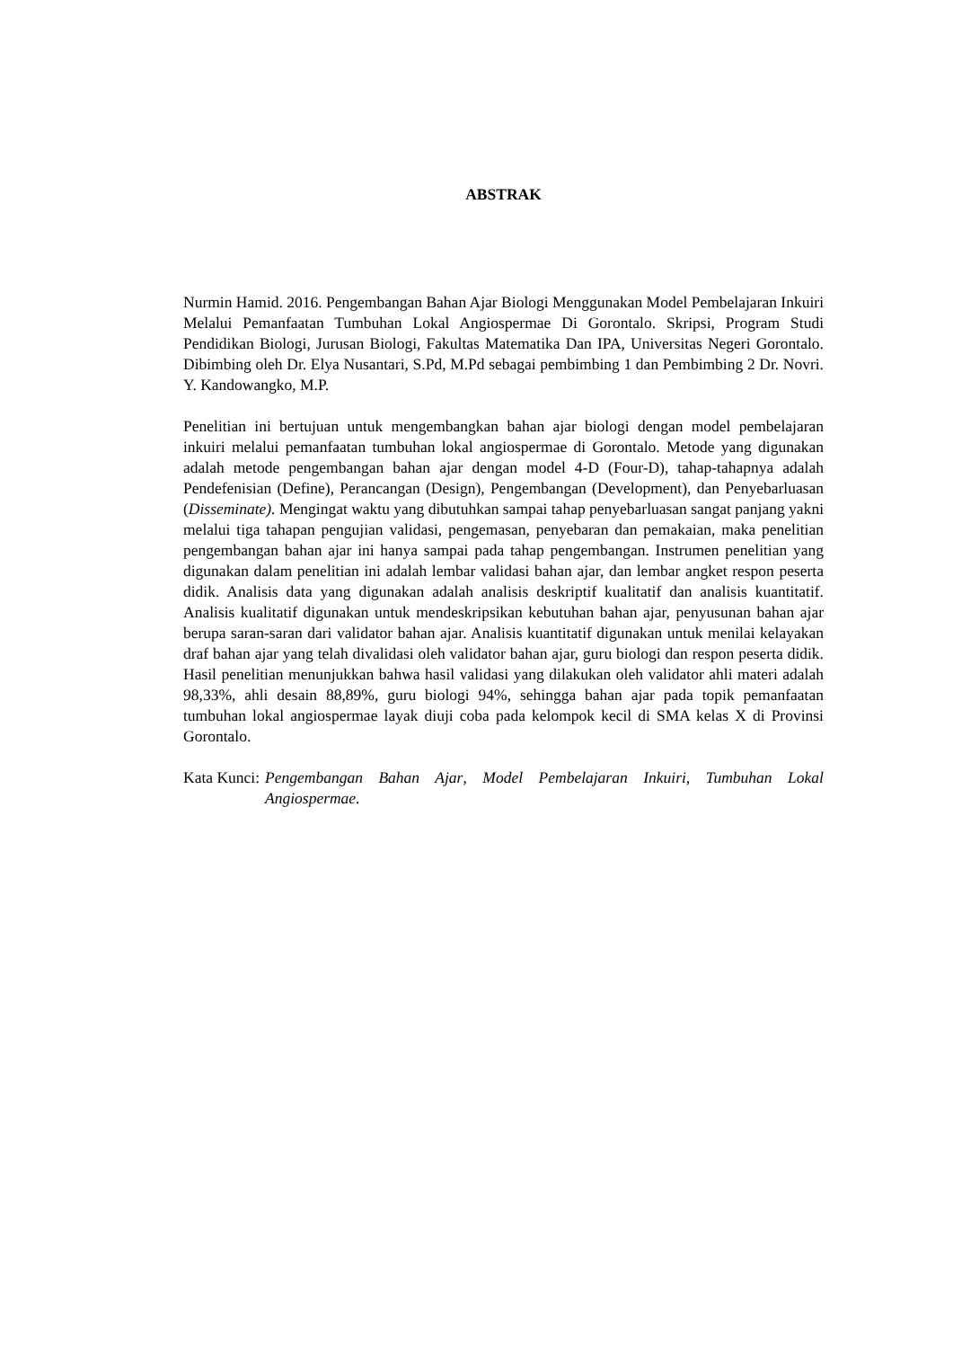ABSTRAK
Nurmin Hamid. 2016. Pengembangan Bahan Ajar Biologi Menggunakan Model Pembelajaran Inkuiri Melalui Pemanfaatan Tumbuhan Lokal Angiospermae Di Gorontalo. Skripsi, Program Studi Pendidikan Biologi, Jurusan Biologi, Fakultas Matematika Dan IPA, Universitas Negeri Gorontalo. Dibimbing oleh Dr. Elya Nusantari, S.Pd, M.Pd sebagai pembimbing 1 dan Pembimbing 2 Dr. Novri. Y. Kandowangko, M.P.
Penelitian ini bertujuan untuk mengembangkan bahan ajar biologi dengan model pembelajaran inkuiri melalui pemanfaatan tumbuhan lokal angiospermae di Gorontalo. Metode yang digunakan adalah metode pengembangan bahan ajar dengan model 4-D (Four-D), tahap-tahapnya adalah Pendefenisian (Define), Perancangan (Design), Pengembangan (Development), dan Penyebarluasan (Disseminate). Mengingat waktu yang dibutuhkan sampai tahap penyebarluasan sangat panjang yakni melalui tiga tahapan pengujian validasi, pengemasan, penyebaran dan pemakaian, maka penelitian pengembangan bahan ajar ini hanya sampai pada tahap pengembangan. Instrumen penelitian yang digunakan dalam penelitian ini adalah lembar validasi bahan ajar, dan lembar angket respon peserta didik. Analisis data yang digunakan adalah analisis deskriptif kualitatif dan analisis kuantitatif. Analisis kualitatif digunakan untuk mendeskripsikan kebutuhan bahan ajar, penyusunan bahan ajar berupa saran-saran dari validator bahan ajar. Analisis kuantitatif digunakan untuk menilai kelayakan draf bahan ajar yang telah divalidasi oleh validator bahan ajar, guru biologi dan respon peserta didik. Hasil penelitian menunjukkan bahwa hasil validasi yang dilakukan oleh validator ahli materi adalah 98,33%, ahli desain 88,89%, guru biologi 94%, sehingga bahan ajar pada topik pemanfaatan tumbuhan lokal angiospermae layak diuji coba pada kelompok kecil di SMA kelas X di Provinsi Gorontalo.
Kata Kunci: Pengembangan Bahan Ajar, Model Pembelajaran Inkuiri, Tumbuhan Lokal Angiospermae.